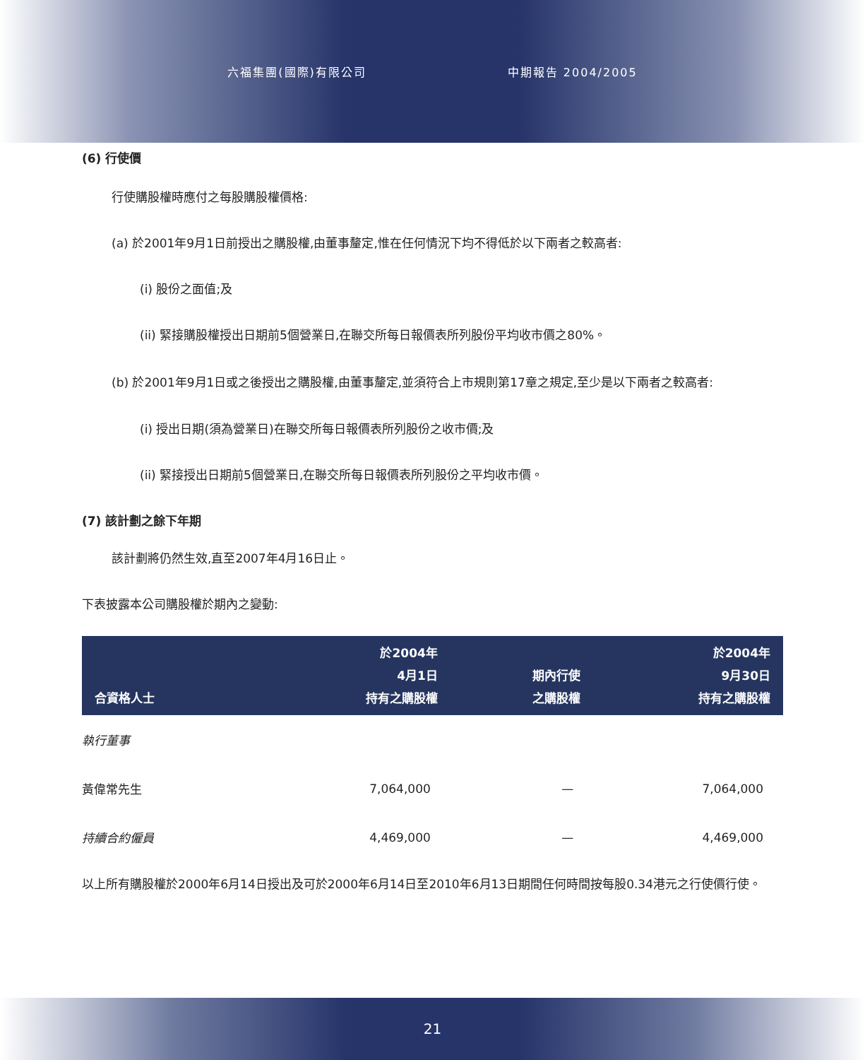六福集團(國際)有限公司 中期報告 2004/2005
(6) 行使價
行使購股權時應付之每股購股權價格:
(a) 於2001年9月1日前授出之購股權,由董事釐定,惟在任何情況下均不得低於以下兩者之較高者:
(i) 股份之面值;及
(ii) 緊接購股權授出日期前5個營業日,在聯交所每日報價表所列股份平均收市價之80%。
(b) 於2001年9月1日或之後授出之購股權,由董事釐定,並須符合上市規則第17章之規定,至少是以下兩者之較高者:
(i) 授出日期(須為營業日)在聯交所每日報價表所列股份之收市價;及
(ii) 緊接授出日期前5個營業日,在聯交所每日報價表所列股份之平均收市價。
(7) 該計劃之餘下年期
該計劃將仍然生效,直至2007年4月16日止。
下表披露本公司購股權於期內之變動:
| 合資格人士 | 於2004年 4月1日 持有之購股權 | 期內行使 之購股權 | 於2004年 9月30日 持有之購股權 |
| --- | --- | --- | --- |
| 執行董事 | | | |
| 黃偉常先生 | 7,064,000 | — | 7,064,000 |
| 持續合約僱員 | 4,469,000 | — | 4,469,000 |
以上所有購股權於2000年6月14日授出及可於2000年6月14日至2010年6月13日期間任何時間按每股0.34港元之行使價行使。
21